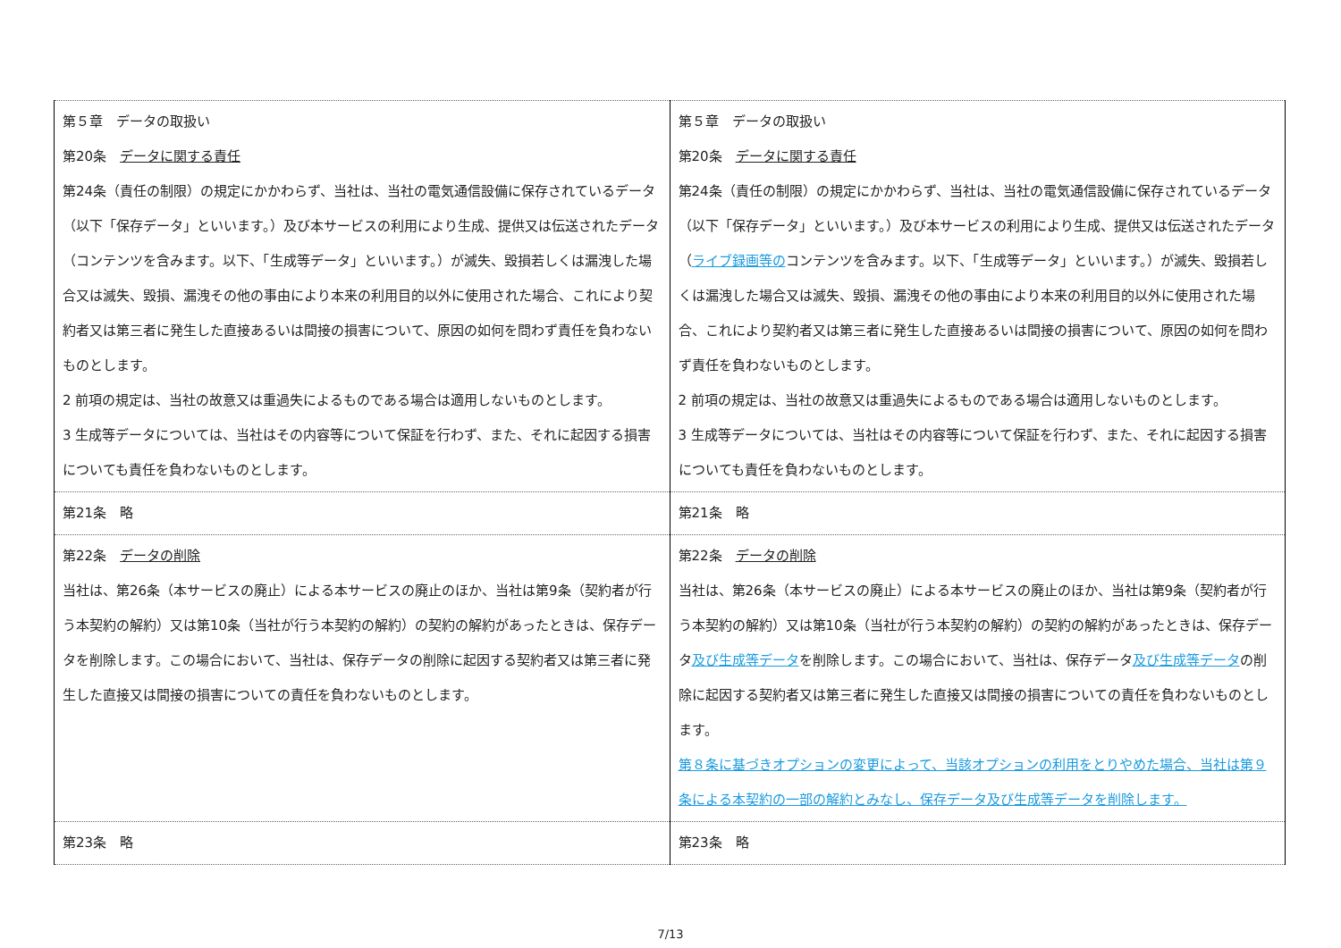| 第５章 データの取扱い 第20条 データに関する責任 第24条（責任の制限）の規定にかかわらず、当社は、当社の電気通信設備に保存されているデータ（以下「保存データ」といいます。）及び本サービスの利用により生成、提供又は伝送されたデータ（コンテンツを含みます。以下、「生成等データ」といいます。）が滅失、毀損若しくは漏洩した場合又は滅失、毀損、漏洩その他の事由により本来の利用目的以外に使用された場合、これにより契約者又は第三者に発生した直接あるいは間接の損害について、原因の如何を問わず責任を負わないものとします。 2 前項の規定は、当社の故意又は重過失によるものである場合は適用しないものとします。 3 生成等データについては、当社はその内容等について保証を行わず、また、それに起因する損害についても責任を負わないものとします。 | 第５章 データの取扱い 第20条 データに関する責任 第24条（責任の制限）の規定にかかわらず、当社は、当社の電気通信設備に保存されているデータ（以下「保存データ」といいます。）及び本サービスの利用により生成、提供又は伝送されたデータ（ ライブ録画等の コンテンツを含みます。以下、「生成等データ」といいます。）が滅失、毀損若しくは漏洩した場合又は滅失、毀損、漏洩その他の事由により本来の利用目的以外に使用された場合、これにより契約者又は第三者に発生した直接あるいは間接の損害について、原因の如何を問わず責任を負わないものとします。 2 前項の規定は、当社の故意又は重過失によるものである場合は適用しないものとします。 3 生成等データについては、当社はその内容等について保証を行わず、また、それに起因する損害についても責任を負わないものとします。 |
| 第21条 略 | 第21条 略 |
| 第22条 データの削除 当社は、第26条（本サービスの廃止）による本サービスの廃止のほか、当社は第9条（契約者が行う本契約の解約）又は第10条（当社が行う本契約の解約）の契約の解約があったときは、保存データを削除します。この場合において、当社は、保存データの削除に起因する契約者又は第三者に発生した直接又は間接の損害についての責任を負わないものとします。 | 第22条 データの削除 当社は、第26条（本サービスの廃止）による本サービスの廃止のほか、当社は第9条（契約者が行う本契約の解約）又は第10条（当社が行う本契約の解約）の契約の解約があったときは、保存データ 及び生成等データ を削除します。この場合において、当社は、保存データ 及び生成等データ の削除に起因する契約者又は第三者に発生した直接又は間接の損害についての責任を負わないものとします。 第８条に基づきオプションの変更によって、当該オプションの利用をとりやめた場合、当社は第９条による本契約の一部の解約とみなし、保存データ及び生成等データを削除します。 |
| 第23条 略 | 第23条 略 |
7/13